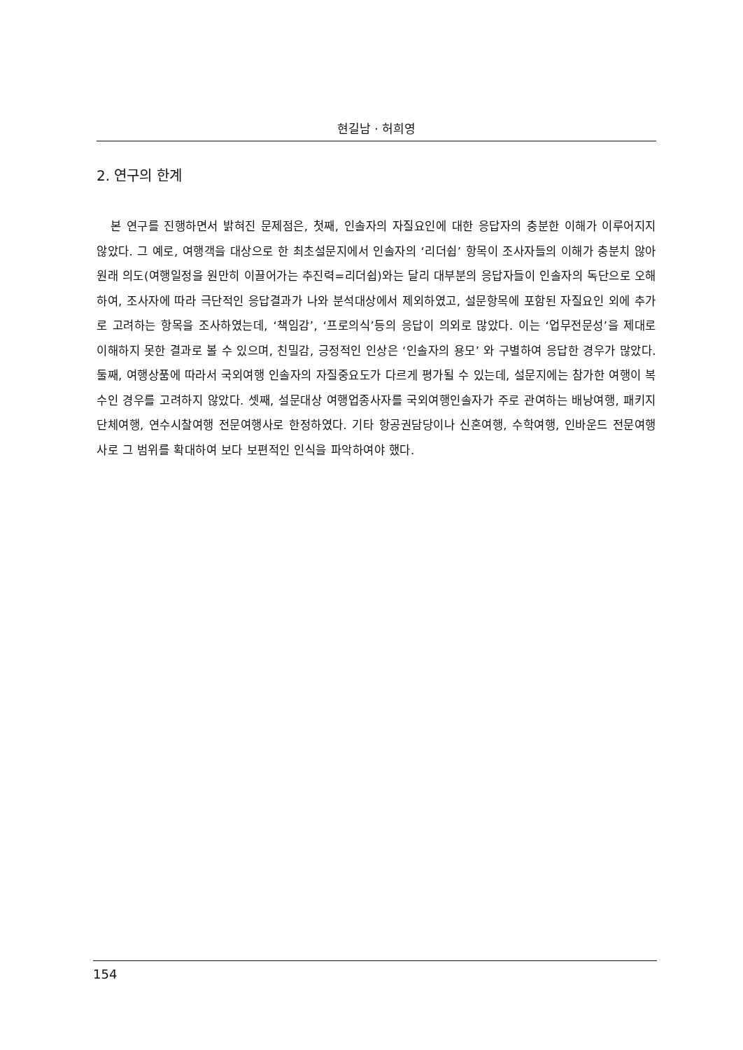현길남 · 허희영
2. 연구의 한계
본 연구를 진행하면서 밝혀진 문제점은, 첫째, 인솔자의 자질요인에 대한 응답자의 충분한 이해가 이루어지지 않았다. 그 예로, 여행객을 대상으로 한 최초설문지에서 인솔자의 ‘리더쉽’ 항목이 조사자들의 이해가 충분치 않아 원래 의도(여행일정을 원만히 이끌어가는 추진력=리더쉽)와는 달리 대부분의 응답자들이 인솔자의 독단으로 오해하여, 조사자에 따라 극단적인 응답결과가 나와 분석대상에서 제외하였고, 설문항목에 포함된 자질요인 외에 추가로 고려하는 항목을 조사하였는데, ‘책임감’, ‘프로의식’등의 응답이 의외로 많았다. 이는 ‘업무전문성’을 제대로 이해하지 못한 결과로 볼 수 있으며, 친밀감, 긍정적인 인상은 ‘인솔자의 용모’ 와 구별하여 응답한 경우가 많았다. 둘째, 여행상품에 따라서 국외여행 인솔자의 자질중요도가 다르게 평가될 수 있는데, 설문지에는 참가한 여행이 복수인 경우를 고려하지 않았다. 셋째, 설문대상 여행업종사자를 국외여행인솔자가 주로 관여하는 배낭여행, 패키지단체여행, 연수시찰여행 전문여행사로 한정하였다. 기타 항공권담당이나 신혼여행, 수학여행, 인바운드 전문여행사로 그 범위를 확대하여 보다 보편적인 인식을 파악하여야 했다.
154